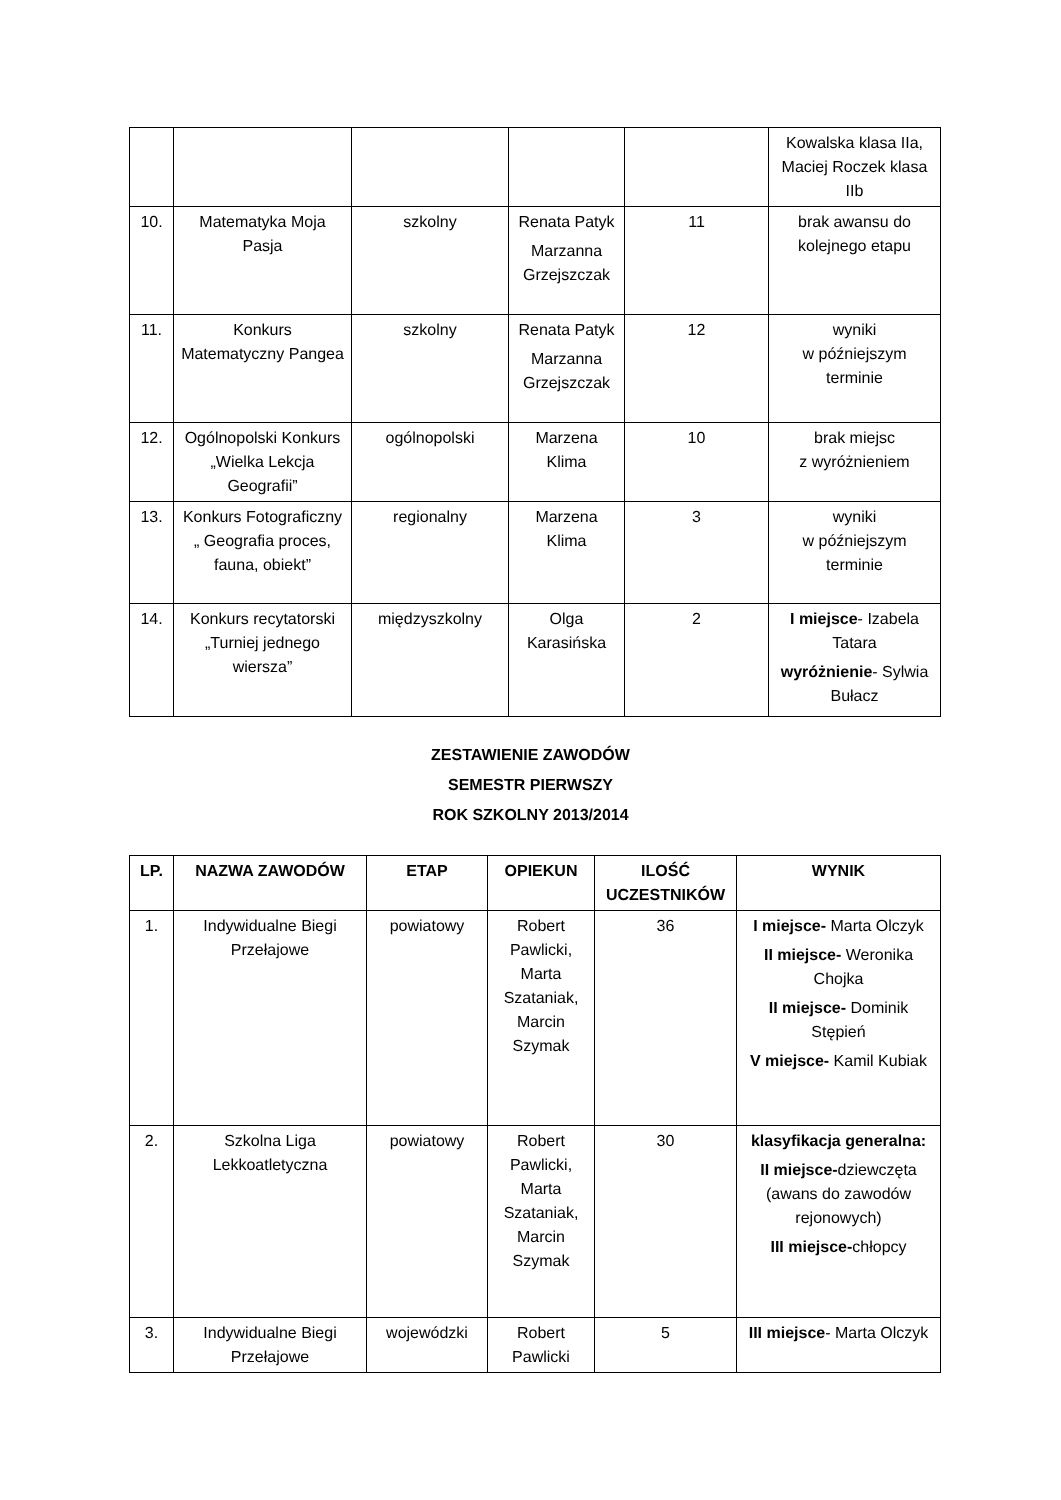| | | | | | Kowalska klasa IIa, Maciej Roczek klasa IIb |
| 10. | Matematyka Moja Pasja | szkolny | Renata Patyk Marzanna Grzejszczak | 11 | brak awansu do kolejnego etapu |
| 11. | Konkurs Matematyczny Pangea | szkolny | Renata Patyk Marzanna Grzejszczak | 12 | wyniki w późniejszym terminie |
| 12. | Ogólnopolski Konkurs „Wielka Lekcja Geografii” | ogólnopolski | Marzena Klima | 10 | brak miejsc z wyróżnieniem |
| 13. | Konkurs Fotograficzny „ Geografia proces, fauna, obiekt” | regionalny | Marzena Klima | 3 | wyniki w późniejszym terminie |
| 14. | Konkurs recytatorski „Turniej jednego wiersza” | międzyszkolny | Olga Karasińska | 2 | I miejsce - Izabela Tatara wyróżnienie - Sylwia Bułacz |
ZESTAWIENIE ZAWODÓW
SEMESTR PIERWSZY
ROK SZKOLNY 2013/2014
| LP. | NAZWA ZAWODÓW | ETAP | OPIEKUN | ILOŚĆ UCZESTNIKÓW | WYNIK |
| --- | --- | --- | --- | --- | --- |
| 1. | Indywidualne Biegi Przełajowe | powiatowy | Robert Pawlicki, Marta Szataniak, Marcin Szymak | 36 | I miejsce- Marta Olczyk II miejsce- Weronika Chojka II miejsce- Dominik Stępień V miejsce- Kamil Kubiak |
| 2. | Szkolna Liga Lekkoatletyczna | powiatowy | Robert Pawlicki, Marta Szataniak, Marcin Szymak | 30 | klasyfikacja generalna: II miejsce- dziewczęta (awans do zawodów rejonowych) III miejsce- chłopcy |
| 3. | Indywidualne Biegi Przełajowe | wojewódzki | Robert Pawlicki | 5 | III miejsce - Marta Olczyk |